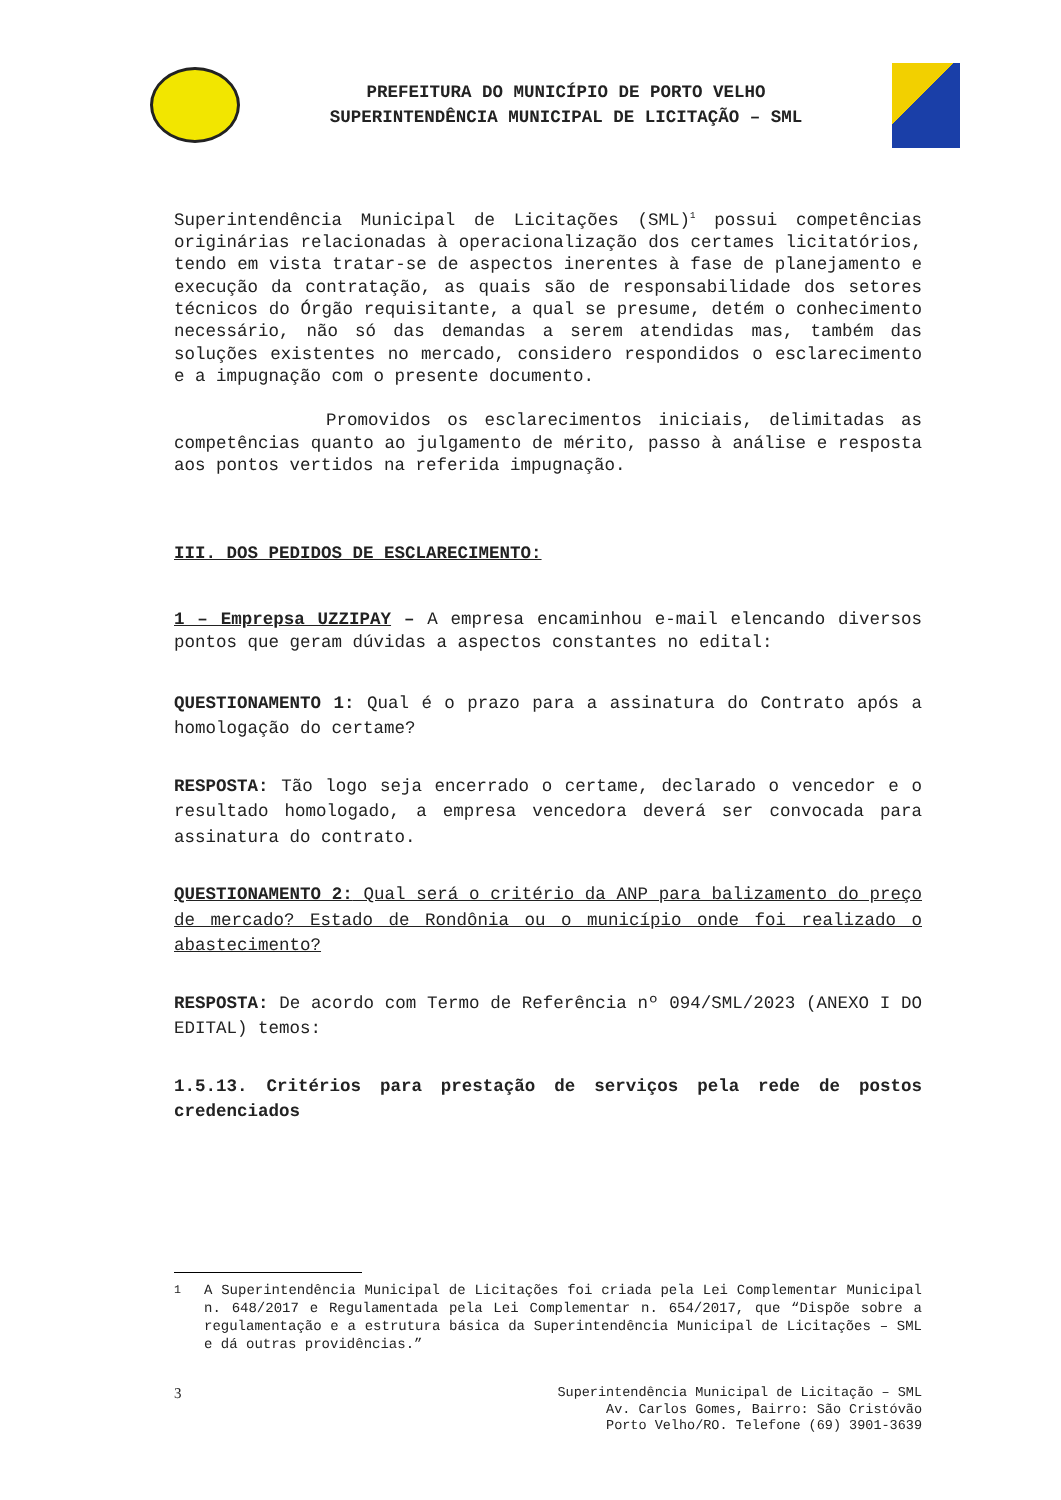PREFEITURA DO MUNICÍPIO DE PORTO VELHO
SUPERINTENDÊNCIA MUNICIPAL DE LICITAÇÃO – SML
Superintendência Municipal de Licitações (SML)<sup>1</sup> possui competências originárias relacionadas à operacionalização dos certames licitatórios, tendo em vista tratar-se de aspectos inerentes à fase de planejamento e execução da contratação, as quais são de responsabilidade dos setores técnicos do Órgão requisitante, a qual se presume, detém o conhecimento necessário, não só das demandas a serem atendidas mas, também das soluções existentes no mercado, considero respondidos o esclarecimento e a impugnação com o presente documento.
Promovidos os esclarecimentos iniciais, delimitadas as competências quanto ao julgamento de mérito, passo à análise e resposta aos pontos vertidos na referida impugnação.
III. DOS PEDIDOS DE ESCLARECIMENTO:
1 – Emprepsa UZZIPAY – A empresa encaminhou e-mail elencando diversos pontos que geram dúvidas a aspectos constantes no edital:
QUESTIONAMENTO 1: Qual é o prazo para a assinatura do Contrato após a homologação do certame?
RESPOSTA: Tão logo seja encerrado o certame, declarado o vencedor e o resultado homologado, a empresa vencedora deverá ser convocada para assinatura do contrato.
QUESTIONAMENTO 2: Qual será o critério da ANP para balizamento do preço de mercado? Estado de Rondônia ou o município onde foi realizado o abastecimento?
RESPOSTA: De acordo com Termo de Referência nº 094/SML/2023 (ANEXO I DO EDITAL) temos:
1.5.13. Critérios para prestação de serviços pela rede de postos credenciados
<sup>1</sup> A Superintendência Municipal de Licitações foi criada pela Lei Complementar Municipal n. 648/2017 e Regulamentada pela Lei Complementar n. 654/2017, que “Dispõe sobre a regulamentação e a estrutura básica da Superintendência Municipal de Licitações – SML e dá outras providências.”
3 Superintendência Municipal de Licitação – SML
Av. Carlos Gomes, Bairro: São Cristóvão
Porto Velho/RO. Telefone (69) 3901-3639